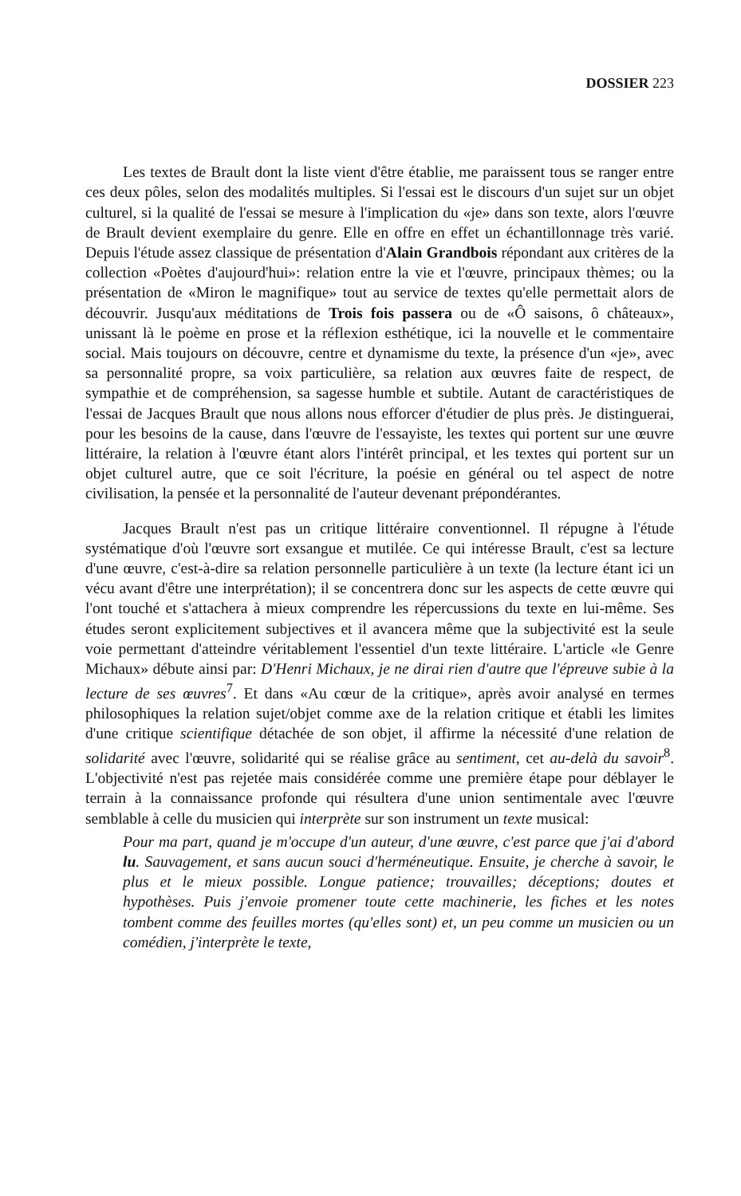DOSSIER 223
Les textes de Brault dont la liste vient d'être établie, me paraissent tous se ranger entre ces deux pôles, selon des modalités multiples. Si l'essai est le discours d'un sujet sur un objet culturel, si la qualité de l'essai se mesure à l'implication du «je» dans son texte, alors l'œuvre de Brault devient exemplaire du genre. Elle en offre en effet un échantillonnage très varié. Depuis l'étude assez classique de présentation d'Alain Grandbois répondant aux critères de la collection «Poètes d'aujourd'hui»: relation entre la vie et l'œuvre, principaux thèmes; ou la présentation de «Miron le magnifique» tout au service de textes qu'elle permettait alors de découvrir. Jusqu'aux méditations de Trois fois passera ou de «Ô saisons, ô châteaux», unissant là le poème en prose et la réflexion esthétique, ici la nouvelle et le commentaire social. Mais toujours on découvre, centre et dynamisme du texte, la présence d'un «je», avec sa personnalité propre, sa voix particulière, sa relation aux œuvres faite de respect, de sympathie et de compréhension, sa sagesse humble et subtile. Autant de caractéristiques de l'essai de Jacques Brault que nous allons nous efforcer d'étudier de plus près. Je distinguerai, pour les besoins de la cause, dans l'œuvre de l'essayiste, les textes qui portent sur une œuvre littéraire, la relation à l'œuvre étant alors l'intérêt principal, et les textes qui portent sur un objet culturel autre, que ce soit l'écriture, la poésie en général ou tel aspect de notre civilisation, la pensée et la personnalité de l'auteur devenant prépondérantes.
Jacques Brault n'est pas un critique littéraire conventionnel. Il répugne à l'étude systématique d'où l'œuvre sort exsangue et mutilée. Ce qui intéresse Brault, c'est sa lecture d'une œuvre, c'est-à-dire sa relation personnelle particulière à un texte (la lecture étant ici un vécu avant d'être une interprétation); il se concentrera donc sur les aspects de cette œuvre qui l'ont touché et s'attachera à mieux comprendre les répercussions du texte en lui-même. Ses études seront explicitement subjectives et il avancera même que la subjectivité est la seule voie permettant d'atteindre véritablement l'essentiel d'un texte littéraire. L'article «le Genre Michaux» débute ainsi par: D'Henri Michaux, je ne dirai rien d'autre que l'épreuve subie à la lecture de ses œuvres<sup>7</sup>. Et dans «Au cœur de la critique», après avoir analysé en termes philosophiques la relation sujet/objet comme axe de la relation critique et établi les limites d'une critique scientifique détachée de son objet, il affirme la nécessité d'une relation de solidarité avec l'œuvre, solidarité qui se réalise grâce au sentiment, cet au-delà du savoir<sup>8</sup>. L'objectivité n'est pas rejetée mais considérée comme une première étape pour déblayer le terrain à la connaissance profonde qui résultera d'une union sentimentale avec l'œuvre semblable à celle du musicien qui interprète sur son instrument un texte musical:
Pour ma part, quand je m'occupe d'un auteur, d'une œuvre, c'est parce que j'ai d'abord lu. Sauvagement, et sans aucun souci d'herméneutique. Ensuite, je cherche à savoir, le plus et le mieux possible. Longue patience; trouvailles; déceptions; doutes et hypothèses. Puis j'envoie promener toute cette machinerie, les fiches et les notes tombent comme des feuilles mortes (qu'elles sont) et, un peu comme un musicien ou un comédien, j'interprète le texte,